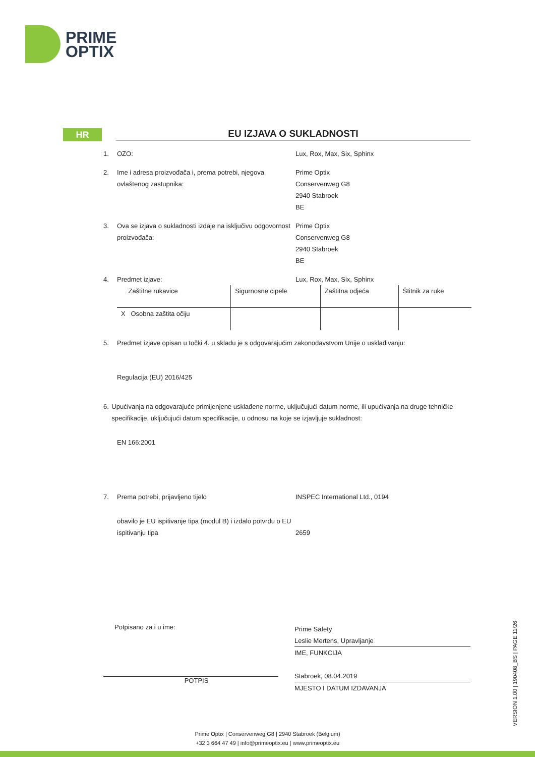PRIME
OPTIX
HR
EU IZJAVA O SUKLADNOSTI
1. OZO: Lux, Rox, Max, Six, Sphinx
2. Ime i adresa proizvođača i, prema potrebi, njegova ovlaštenog zastupnika:
Prime Optix
Conservenweg G8
2940 Stabroek
BE
3. Ova se izjava o sukladnosti izdaje na isključivu odgovornost proizvođača:
Prime Optix
Conservenweg G8
2940 Stabroek
BE
4. Predmet izjave: Lux, Rox, Max, Six, Sphinx
| Zaštitne rukavice | Sigurnosne cipele | Zaštitna odjeća | Štitnik za ruke |
| X Osobna zaštita očiju | | | |
5. Predmet izjave opisan u točki 4. u skladu je s odgovarajućim zakonodavstvom Unije o usklađivanju:
Regulacija (EU) 2016/425
6. Upućivanja na odgovarajuće primijenjene usklađene norme, uključujući datum norme, ili upućivanja na druge tehničke specifikacije, uključujući datum specifikacije, u odnosu na koje se izjavljuje sukladnost:
EN 166:2001
7. Prema potrebi, prijavljeno tijelo INSPEC International Ltd., 0194
obavilo je EU ispitivanje tipa (modul B) i izdalo potvrdu o EU ispitivanju tipa
2659
Potpisano za i u ime:
POTPIS
Prime Safety
Leslie Mertens, Upravljanje
IME, FUNKCIJA
Stabroek, 08.04.2019
MJESTO I DATUM IZDAVANJA
VERSION 1.00 | 190408_BS | PAGE 11/26
Prime Optix | Conservenweg G8 | 2940 Stabroek (Belgium)
+32 3 664 47 49 | info@primeoptix.eu | www.primeoptix.eu